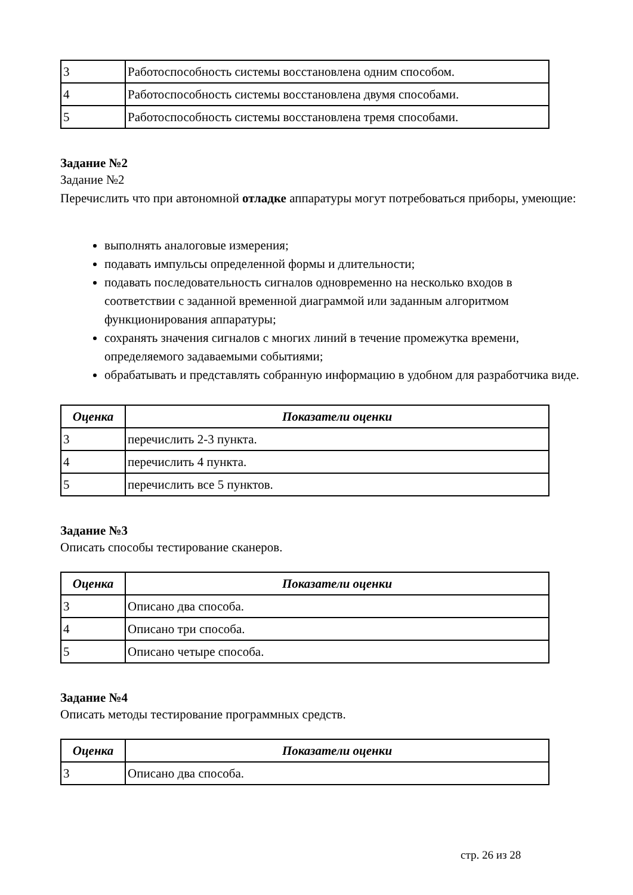| 3 | Работоспособность системы восстановлена одним способом. |
| 4 | Работоспособность системы восстановлена двумя способами. |
| 5 | Работоспособность системы восстановлена тремя способами. |
Задание №2
Задание №2
Перечислить что при автономной отладке аппаратуры могут потребоваться приборы, умеющие:
выполнять аналоговые измерения;
подавать импульсы определенной формы и длительности;
подавать последовательность сигналов одновременно на несколько входов в соответствии с заданной временной диаграммой или заданным алгоритмом функционирования аппаратуры;
сохранять значения сигналов с многих линий в течение промежутка времени, определяемого задаваемыми событиями;
обрабатывать и представлять собранную информацию в удобном для разработчика виде.
| Оценка | Показатели оценки |
| --- | --- |
| 3 | перечислить 2-3 пункта. |
| 4 | перечислить 4 пункта. |
| 5 | перечислить все 5 пунктов. |
Задание №3
Описать способы тестирование сканеров.
| Оценка | Показатели оценки |
| --- | --- |
| 3 | Описано два способа. |
| 4 | Описано три способа. |
| 5 | Описано четыре способа. |
Задание №4
Описать методы тестирование программных средств.
| Оценка | Показатели оценки |
| --- | --- |
| 3 | Описано два способа. |
стр. 26 из 28